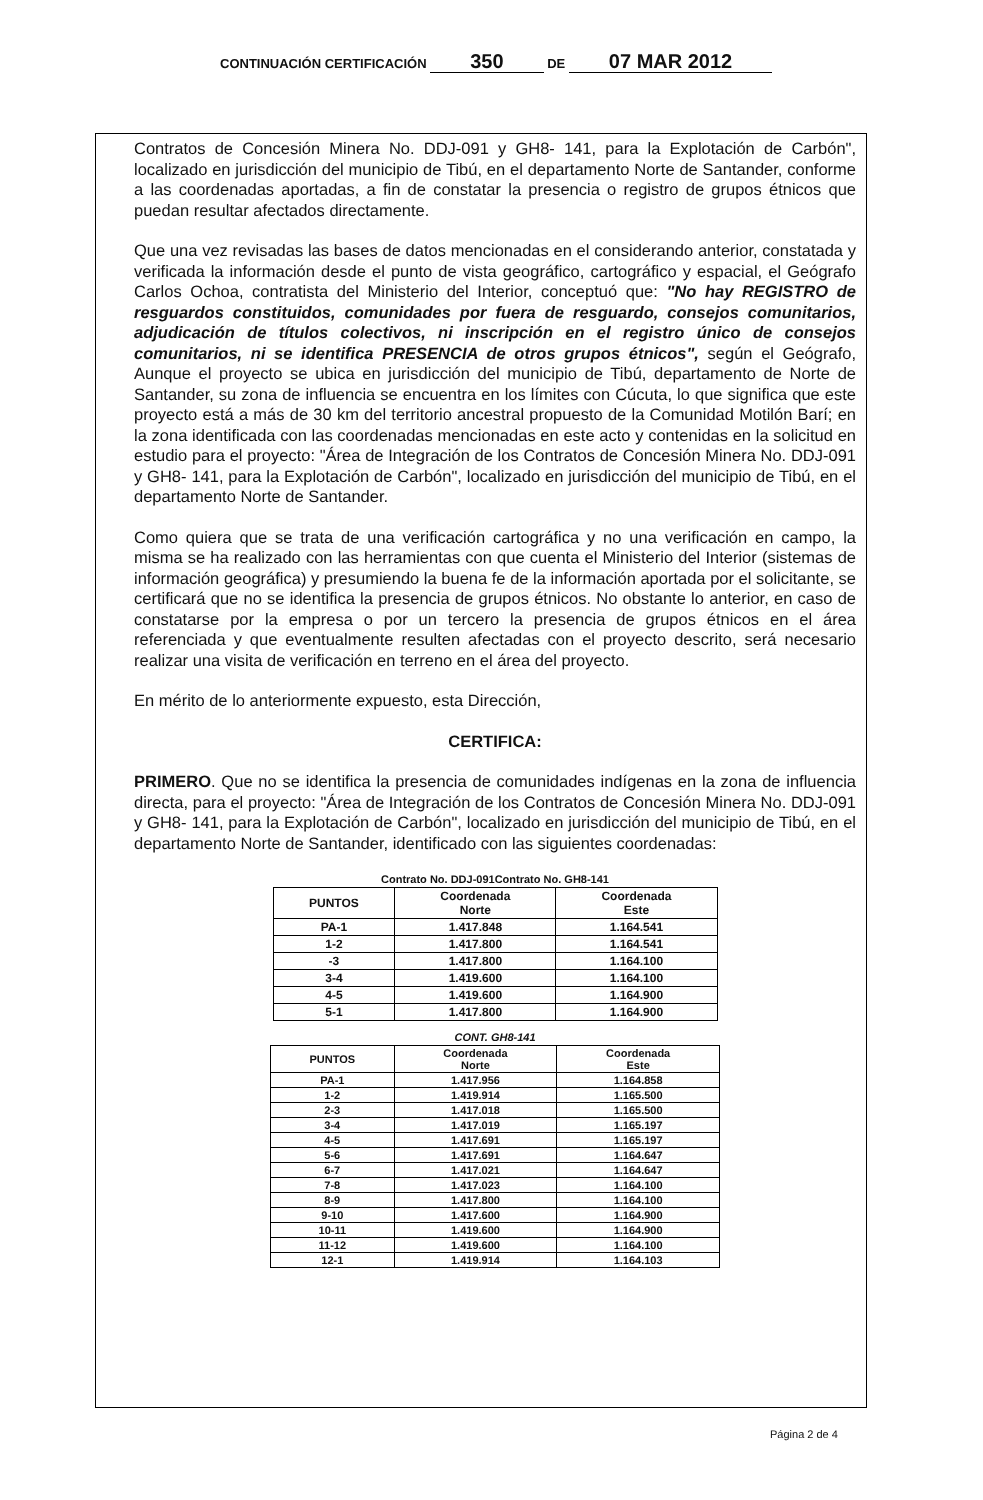CONTINUACIÓN CERTIFICACIÓN 350 DE 07 MAR 2012
Contratos de Concesión Minera No. DDJ-091 y GH8- 141, para la Explotación de Carbón", localizado en jurisdicción del municipio de Tibú, en el departamento Norte de Santander, conforme a las coordenadas aportadas, a fin de constatar la presencia o registro de grupos étnicos que puedan resultar afectados directamente.
Que una vez revisadas las bases de datos mencionadas en el considerando anterior, constatada y verificada la información desde el punto de vista geográfico, cartográfico y espacial, el Geógrafo Carlos Ochoa, contratista del Ministerio del Interior, conceptuó que: "No hay REGISTRO de resguardos constituidos, comunidades por fuera de resguardo, consejos comunitarios, adjudicación de títulos colectivos, ni inscripción en el registro único de consejos comunitarios, ni se identifica PRESENCIA de otros grupos étnicos", según el Geógrafo, Aunque el proyecto se ubica en jurisdicción del municipio de Tibú, departamento de Norte de Santander, su zona de influencia se encuentra en los límites con Cúcuta, lo que significa que este proyecto está a más de 30 km del territorio ancestral propuesto de la Comunidad Motilón Barí; en la zona identificada con las coordenadas mencionadas en este acto y contenidas en la solicitud en estudio para el proyecto: "Área de Integración de los Contratos de Concesión Minera No. DDJ-091 y GH8- 141, para la Explotación de Carbón", localizado en jurisdicción del municipio de Tibú, en el departamento Norte de Santander.
Como quiera que se trata de una verificación cartográfica y no una verificación en campo, la misma se ha realizado con las herramientas con que cuenta el Ministerio del Interior (sistemas de información geográfica) y presumiendo la buena fe de la información aportada por el solicitante, se certificará que no se identifica la presencia de grupos étnicos. No obstante lo anterior, en caso de constatarse por la empresa o por un tercero la presencia de grupos étnicos en el área referenciada y que eventualmente resulten afectadas con el proyecto descrito, será necesario realizar una visita de verificación en terreno en el área del proyecto.
En mérito de lo anteriormente expuesto, esta Dirección,
CERTIFICA:
PRIMERO. Que no se identifica la presencia de comunidades indígenas en la zona de influencia directa, para el proyecto: "Área de Integración de los Contratos de Concesión Minera No. DDJ-091 y GH8- 141, para la Explotación de Carbón", localizado en jurisdicción del municipio de Tibú, en el departamento Norte de Santander, identificado con las siguientes coordenadas:
Contrato No. DDJ-091Contrato No. GH8-141
| PUNTOS | Coordenada Norte | Coordenada Este |
| --- | --- | --- |
| PA-1 | 1.417.848 | 1.164.541 |
| 1-2 | 1.417.800 | 1.164.541 |
| -3 | 1.417.800 | 1.164.100 |
| 3-4 | 1.419.600 | 1.164.100 |
| 4-5 | 1.419.600 | 1.164.900 |
| 5-1 | 1.417.800 | 1.164.900 |
CONT. GH8-141
| PUNTOS | Coordenada Norte | Coordenada Este |
| --- | --- | --- |
| PA-1 | 1.417.956 | 1.164.858 |
| 1-2 | 1.419.914 | 1.165.500 |
| 2-3 | 1.417.018 | 1.165.500 |
| 3-4 | 1.417.019 | 1.165.197 |
| 4-5 | 1.417.691 | 1.165.197 |
| 5-6 | 1.417.691 | 1.164.647 |
| 6-7 | 1.417.021 | 1.164.647 |
| 7-8 | 1.417.023 | 1.164.100 |
| 8-9 | 1.417.800 | 1.164.100 |
| 9-10 | 1.417.600 | 1.164.900 |
| 10-11 | 1.419.600 | 1.164.900 |
| 11-12 | 1.419.600 | 1.164.100 |
| 12-1 | 1.419.914 | 1.164.103 |
Página 2 de 4